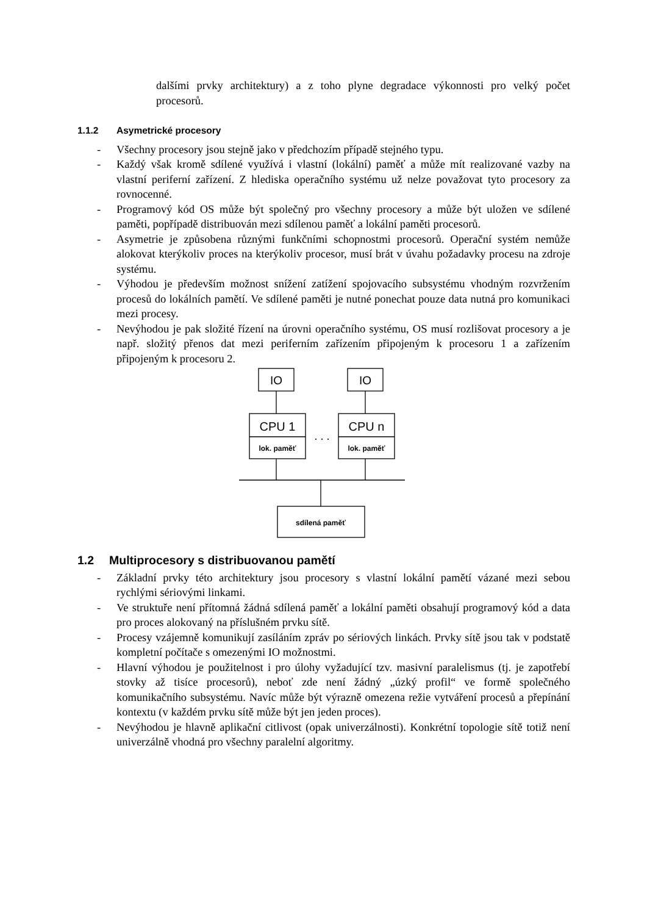dalšími prvky architektury) a z toho plyne degradace výkonnosti pro velký počet procesorů.
1.1.2 Asymetrické procesory
- Všechny procesory jsou stejně jako v předchozím případě stejného typu.
- Každý však kromě sdílené využívá i vlastní (lokální) paměť a může mít realizované vazby na vlastní periferní zařízení. Z hlediska operačního systému už nelze považovat tyto procesory za rovnocenné.
- Programový kód OS může být společný pro všechny procesory a může být uložen ve sdílené paměti, popřípadě distribuován mezi sdílenou paměť a lokální paměti procesorů.
- Asymetrie je způsobena různými funkčními schopnostmi procesorů. Operační systém nemůže alokovat kterýkoliv proces na kterýkoliv procesor, musí brát v úvahu požadavky procesu na zdroje systému.
- Výhodou je především možnost snížení zatížení spojovacího subsystému vhodným rozvržením procesů do lokálních pamětí. Ve sdílené paměti je nutné ponechat pouze data nutná pro komunikaci mezi procesy.
- Nevýhodou je pak složité řízení na úrovni operačního systému, OS musí rozlišovat procesory a je např. složitý přenos dat mezi periferním zařízením připojeným k procesoru 1 a zařízením připojeným k procesoru 2.
IO
IO
CPU 1
CPU n
lok. paměť
lok. paměť
. . .
sdílená paměť
1.2 Multiprocesory s distribuovanou pamětí
- Základní prvky této architektury jsou procesory s vlastní lokální pamětí vázané mezi sebou rychlými sériovými linkami.
- Ve struktuře není přítomná žádná sdílená paměť a lokální paměti obsahují programový kód a data pro proces alokovaný na příslušném prvku sítě.
- Procesy vzájemně komunikují zasíláním zpráv po sériových linkách. Prvky sítě jsou tak v podstatě kompletní počítače s omezenými IO možnostmi.
- Hlavní výhodou je použitelnost i pro úlohy vyžadující tzv. masivní paralelismus (tj. je zapotřebí stovky až tisíce procesorů), neboť zde není žádný „úzký profil“ ve formě společného komunikačního subsystému. Navíc může být výrazně omezena režie vytváření procesů a přepínání kontextu (v každém prvku sítě může být jen jeden proces).
- Nevýhodou je hlavně aplikační citlivost (opak univerzálnosti). Konkrétní topologie sítě totiž není univerzálně vhodná pro všechny paralelní algoritmy.